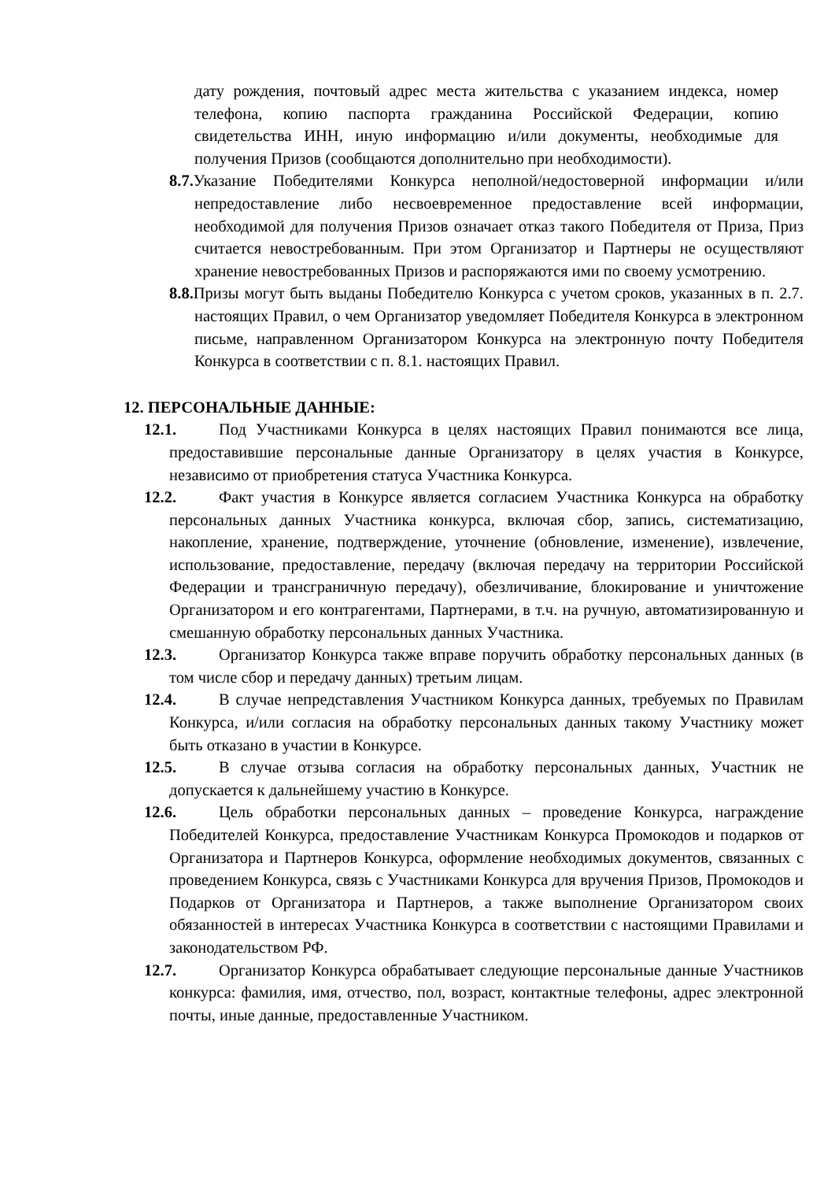дату рождения, почтовый адрес места жительства с указанием индекса, номер телефона, копию паспорта гражданина Российской Федерации, копию свидетельства ИНН, иную информацию и/или документы, необходимые для получения Призов (сообщаются дополнительно при необходимости).
8.7. Указание Победителями Конкурса неполной/недостоверной информации и/или непредоставление либо несвоевременное предоставление всей информации, необходимой для получения Призов означает отказ такого Победителя от Приза, Приз считается невостребованным. При этом Организатор и Партнеры не осуществляют хранение невостребованных Призов и распоряжаются ими по своему усмотрению.
8.8. Призы могут быть выданы Победителю Конкурса с учетом сроков, указанных в п. 2.7. настоящих Правил, о чем Организатор уведомляет Победителя Конкурса в электронном письме, направленном Организатором Конкурса на электронную почту Победителя Конкурса в соответствии с п. 8.1. настоящих Правил.
12. ПЕРСОНАЛЬНЫЕ ДАННЫЕ:
12.1. Под Участниками Конкурса в целях настоящих Правил понимаются все лица, предоставившие персональные данные Организатору в целях участия в Конкурсе, независимо от приобретения статуса Участника Конкурса.
12.2. Факт участия в Конкурсе является согласием Участника Конкурса на обработку персональных данных Участника конкурса, включая сбор, запись, систематизацию, накопление, хранение, подтверждение, уточнение (обновление, изменение), извлечение, использование, предоставление, передачу (включая передачу на территории Российской Федерации и трансграничную передачу), обезличивание, блокирование и уничтожение Организатором и его контрагентами, Партнерами, в т.ч. на ручную, автоматизированную и смешанную обработку персональных данных Участника.
12.3. Организатор Конкурса также вправе поручить обработку персональных данных (в том числе сбор и передачу данных) третьим лицам.
12.4. В случае непредставления Участником Конкурса данных, требуемых по Правилам Конкурса, и/или согласия на обработку персональных данных такому Участнику может быть отказано в участии в Конкурсе.
12.5. В случае отзыва согласия на обработку персональных данных, Участник не допускается к дальнейшему участию в Конкурсе.
12.6. Цель обработки персональных данных – проведение Конкурса, награждение Победителей Конкурса, предоставление Участникам Конкурса Промокодов и подарков от Организатора и Партнеров Конкурса, оформление необходимых документов, связанных с проведением Конкурса, связь с Участниками Конкурса для вручения Призов, Промокодов и Подарков от Организатора и Партнеров, а также выполнение Организатором своих обязанностей в интересах Участника Конкурса в соответствии с настоящими Правилами и законодательством РФ.
12.7. Организатор Конкурса обрабатывает следующие персональные данные Участников конкурса: фамилия, имя, отчество, пол, возраст, контактные телефоны, адрес электронной почты, иные данные, предоставленные Участником.